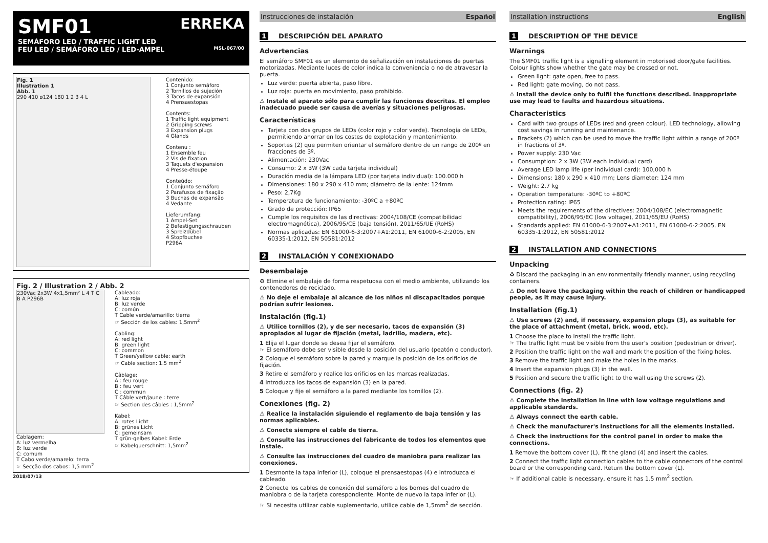SMF01
ERREKA
SEMÁFORO LED / TRAFFIC LIGHT LED
FEU LED / SEMÁFORO LED / LED-AMPEL MSL-067/00
Fig. 1
Illustration 1
Abb. 1
290 410 ø124 180 1 2 3 4 L
Contenido:
1 Conjunto semáforo
2 Tornillos de sujeción
3 Tacos de expansión
4 Prensaestopas
Contents:
1 Traffic light equipment
2 Gripping screws
3 Expansion plugs
4 Glands
Contenu :
1 Ensemble feu
2 Vis de fixation
3 Taquets d'expansion
4 Presse-étoupe
Conteúdo:
1 Conjunto semáforo
2 Parafusos de fixação
3 Buchas de expansão
4 Vedante
Lieferumfang:
1 Ampel-Set
2 Befestigungsschrauben
3 Spreizdübel
4 Stopfbuchse
P296A
Fig. 2 / Illustration 2 / Abb. 2
230Vac 2x3W 4x1,5mm² L 4 T C B A P296B
Cablagem:
A: luz vermelha
B: luz verde
C: comum
T Cabo verde/amarelo: terra
☞ Secção dos cabos: 1,5 mm<sup>2</sup>
Cableado:
A: luz roja
B: luz verde
C: común
T Cable verde/amarillo: tierra
☞ Sección de los cables: 1,5mm<sup>2</sup>
Cabling:
A: red light
B: green light
C: common
T Green/yellow cable: earth
☞ Cable section: 1.5 mm<sup>2</sup>
Câblage:
A : feu rouge
B : feu vert
C : commun
T Câble vert/jaune : terre
☞ Section des câbles : 1,5mm<sup>2</sup>
Kabel:
A: rotes Licht
B: grünes Licht
C: gemeinsam
T grün-gelbes Kabel: Erde
☞ Kabelquerschnitt: 1,5mm<sup>2</sup>
2018/07/13
Instrucciones de instalación Español
1 DESCRIPCIÓN DEL APARATO
Advertencias
El semáforo SMF01 es un elemento de señalización en instalaciones de puertas motorizadas. Mediante luces de color indica la conveniencia o no de atravesar la puerta.
Luz verde: puerta abierta, paso libre.
Luz roja: puerta en movimiento, paso prohibido.
⚠ Instale el aparato sólo para cumplir las funciones descritas. El empleo inadecuado puede ser causa de averías y situaciones peligrosas.
Características
Tarjeta con dos grupos de LEDs (color rojo y color verde). Tecnología de LEDs, permitiendo ahorrar en los costes de explotación y mantenimiento.
Soportes (2) que permiten orientar el semáforo dentro de un rango de 200º en fracciones de 3º.
Alimentación: 230Vac
Consumo: 2 x 3W (3W cada tarjeta individual)
Duración media de la lámpara LED (por tarjeta individual): 100.000 h
Dimensiones: 180 x 290 x 410 mm; diámetro de la lente: 124mm
Peso: 2,7Kg
Temperatura de funcionamiento: -30ºC a +80ºC
Grado de protección: IP65
Cumple los requisitos de las directivas: 2004/108/CE (compatibilidad electromagnética), 2006/95/CE (baja tensión), 2011/65/UE (RoHS)
Normas aplicadas: EN 61000-6-3:2007+A1:2011, EN 61000-6-2:2005, EN 60335-1:2012, EN 50581:2012
2 INSTALACIÓN Y CONEXIONADO
Desembalaje
♻ Elimine el embalaje de forma respetuosa con el medio ambiente, utilizando los contenedores de reciclado.
⚠ No deje el embalaje al alcance de los niños ni discapacitados porque podrían sufrir lesiones.
Instalación (fig.1)
⚠ Utilice tornillos (2), y de ser necesario, tacos de expansión (3) apropiados al lugar de fijación (metal, ladrillo, madera, etc).
1 Elija el lugar donde se desea fijar el semáforo.
☞ El semáforo debe ser visible desde la posición del usuario (peatón o conductor).
2 Coloque el semáforo sobre la pared y marque la posición de los orificios de fijación.
3 Retire el semáforo y realice los orificios en las marcas realizadas.
4 Introduzca los tacos de expansión (3) en la pared.
5 Coloque y fije el semáforo a la pared mediante los tornillos (2).
Conexiones (fig. 2)
⚠ Realice la instalación siguiendo el reglamento de baja tensión y las normas aplicables.
⚠ Conecte siempre el cable de tierra.
⚠ Consulte las instrucciones del fabricante de todos los elementos que instale.
⚠ Consulte las instrucciones del cuadro de maniobra para realizar las conexiones.
1 Desmonte la tapa inferior (L), coloque el prensaestopas (4) e introduzca el cableado.
2 Conecte los cables de conexión del semáforo a los bornes del cuadro de maniobra o de la tarjeta corespondiente. Monte de nuevo la tapa inferior (L).
☞ Si necesita utilizar cable suplementario, utilice cable de 1,5mm<sup>2</sup> de sección.
Installation instructions English
1 DESCRIPTION OF THE DEVICE
Warnings
The SMF01 traffic light is a signalling element in motorised door/gate facilities. Colour lights show whether the gate may be crossed or not.
Green light: gate open, free to pass.
Red light: gate moving, do not pass.
⚠ Install the device only to fulfil the functions described. Inappropriate use may lead to faults and hazardous situations.
Characteristics
Card with two groups of LEDs (red and green colour). LED technology, allowing cost savings in running and maintenance.
Brackets (2) which can be used to move the traffic light within a range of 200º in fractions of 3º.
Power supply: 230 Vac
Consumption: 2 x 3W (3W each individual card)
Average LED lamp life (per individual card): 100,000 h
Dimensions: 180 x 290 x 410 mm; Lens diameter: 124 mm
Weight: 2.7 kg
Operation temperature: -30ºC to +80ºC
Protection rating: IP65
Meets the requirements of the directives: 2004/108/EC (electromagnetic compatibility), 2006/95/EC (low voltage), 2011/65/EU (RoHS)
Standards applied: EN 61000-6-3:2007+A1:2011, EN 61000-6-2:2005, EN 60335-1:2012, EN 50581:2012
2 INSTALLATION AND CONNECTIONS
Unpacking
♻ Discard the packaging in an environmentally friendly manner, using recycling containers.
⚠ Do not leave the packaging within the reach of children or handicapped people, as it may cause injury.
Installation (fig.1)
⚠ Use screws (2) and, if necessary, expansion plugs (3), as suitable for the place of attachment (metal, brick, wood, etc).
1 Choose the place to install the traffic light.
☞ The traffic light must be visible from the user's position (pedestrian or driver).
2 Position the traffic light on the wall and mark the position of the fixing holes.
3 Remove the traffic light and make the holes in the marks.
4 Insert the expansion plugs (3) in the wall.
5 Position and secure the traffic light to the wall using the screws (2).
Connections (fig. 2)
⚠ Complete the installation in line with low voltage regulations and applicable standards.
⚠ Always connect the earth cable.
⚠ Check the manufacturer's instructions for all the elements installed.
⚠ Check the instructions for the control panel in order to make the connections.
1 Remove the bottom cover (L), fit the gland (4) and insert the cables.
2 Connect the traffic light connection cables to the cable connectors of the control board or the corresponding card. Return the bottom cover (L).
☞ If additional cable is necessary, ensure it has 1.5 mm<sup>2</sup> section.